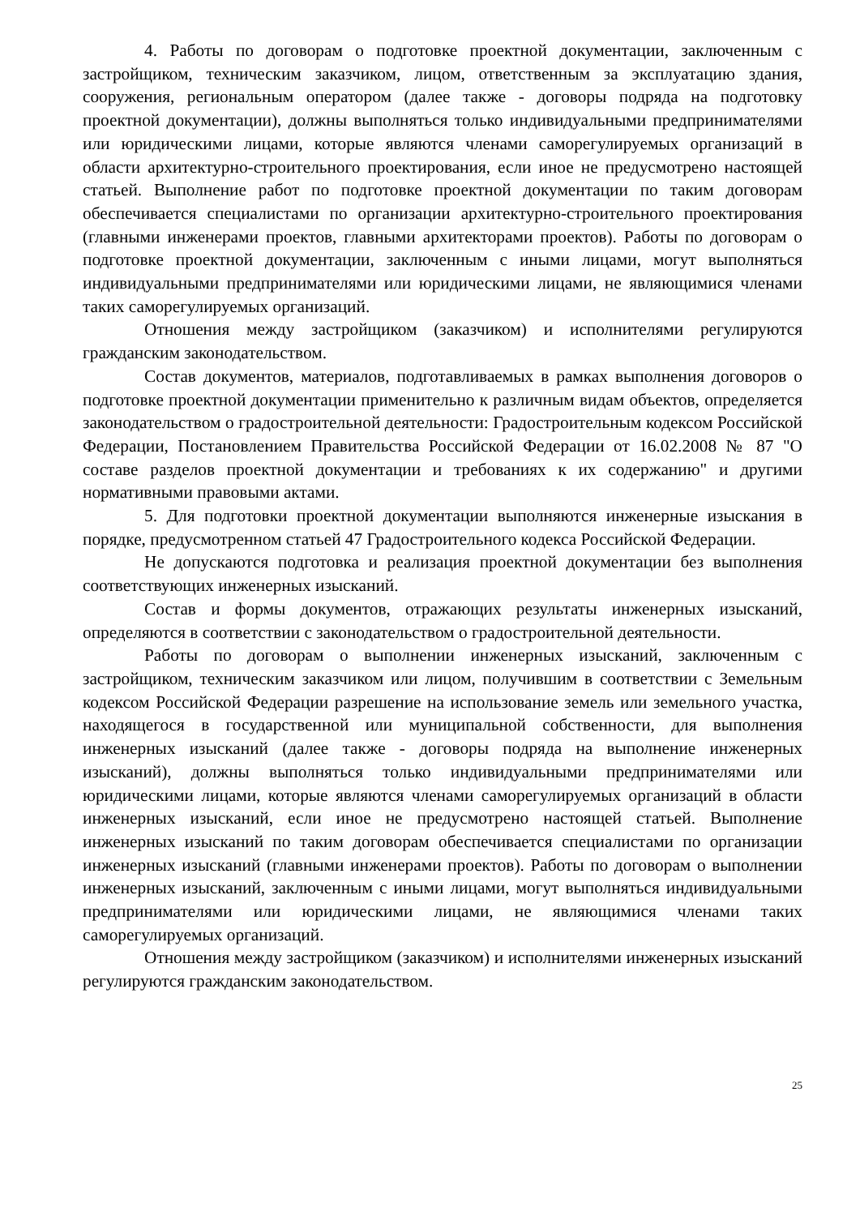4. Работы по договорам о подготовке проектной документации, заключенным с застройщиком, техническим заказчиком, лицом, ответственным за эксплуатацию здания, сооружения, региональным оператором (далее также - договоры подряда на подготовку проектной документации), должны выполняться только индивидуальными предпринимателями или юридическими лицами, которые являются членами саморегулируемых организаций в области архитектурно-строительного проектирования, если иное не предусмотрено настоящей статьей. Выполнение работ по подготовке проектной документации по таким договорам обеспечивается специалистами по организации архитектурно-строительного проектирования (главными инженерами проектов, главными архитекторами проектов). Работы по договорам о подготовке проектной документации, заключенным с иными лицами, могут выполняться индивидуальными предпринимателями или юридическими лицами, не являющимися членами таких саморегулируемых организаций.
Отношения между застройщиком (заказчиком) и исполнителями регулируются гражданским законодательством.
Состав документов, материалов, подготавливаемых в рамках выполнения договоров о подготовке проектной документации применительно к различным видам объектов, определяется законодательством о градостроительной деятельности: Градостроительным кодексом Российской Федерации, Постановлением Правительства Российской Федерации от 16.02.2008 № 87 "О составе разделов проектной документации и требованиях к их содержанию" и другими нормативными правовыми актами.
5. Для подготовки проектной документации выполняются инженерные изыскания в порядке, предусмотренном статьей 47 Градостроительного кодекса Российской Федерации.
Не допускаются подготовка и реализация проектной документации без выполнения соответствующих инженерных изысканий.
Состав и формы документов, отражающих результаты инженерных изысканий, определяются в соответствии с законодательством о градостроительной деятельности.
Работы по договорам о выполнении инженерных изысканий, заключенным с застройщиком, техническим заказчиком или лицом, получившим в соответствии с Земельным кодексом Российской Федерации разрешение на использование земель или земельного участка, находящегося в государственной или муниципальной собственности, для выполнения инженерных изысканий (далее также - договоры подряда на выполнение инженерных изысканий), должны выполняться только индивидуальными предпринимателями или юридическими лицами, которые являются членами саморегулируемых организаций в области инженерных изысканий, если иное не предусмотрено настоящей статьей. Выполнение инженерных изысканий по таким договорам обеспечивается специалистами по организации инженерных изысканий (главными инженерами проектов). Работы по договорам о выполнении инженерных изысканий, заключенным с иными лицами, могут выполняться индивидуальными предпринимателями или юридическими лицами, не являющимися членами таких саморегулируемых организаций.
Отношения между застройщиком (заказчиком) и исполнителями инженерных изысканий регулируются гражданским законодательством.
25